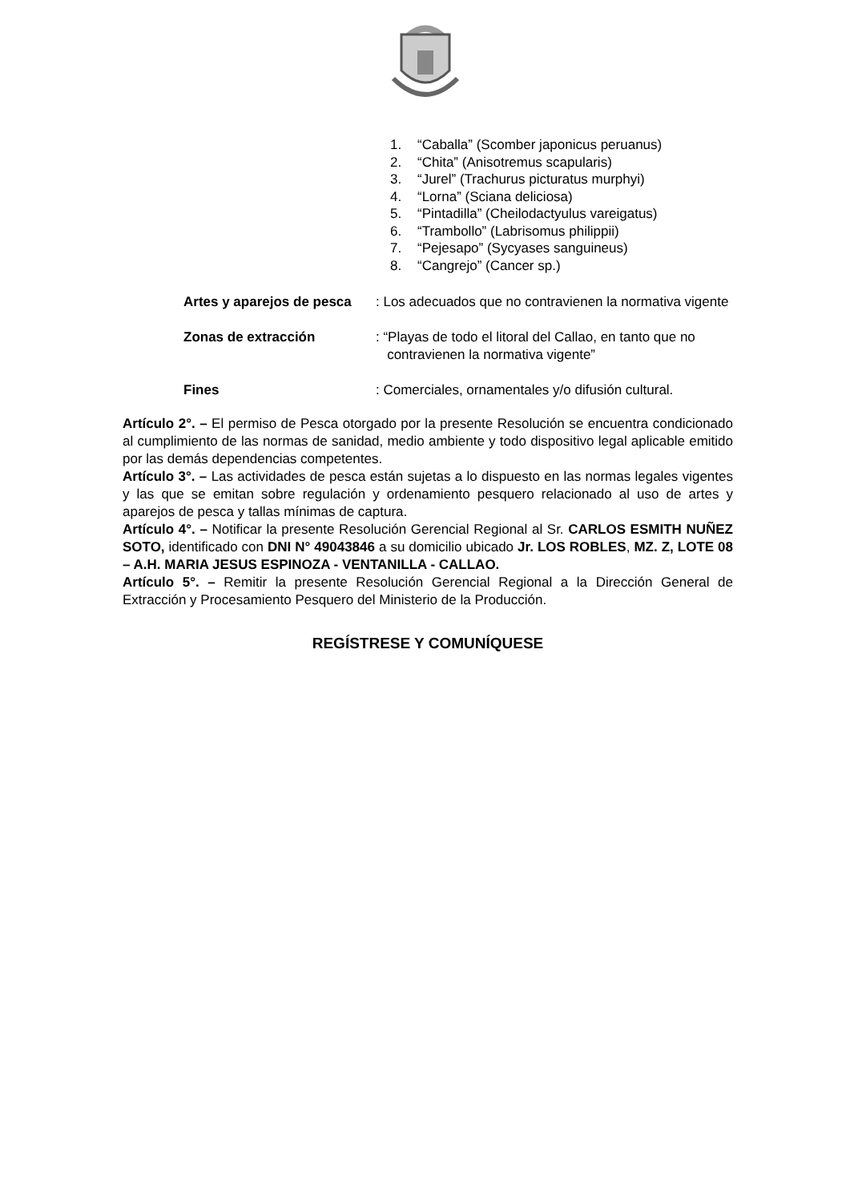1. “Caballa” (Scomber japonicus peruanus)
2. “Chita” (Anisotremus scapularis)
3. “Jurel” (Trachurus picturatus murphyi)
4. “Lorna” (Sciana deliciosa)
5. “Pintadilla” (Cheilodactyulus vareigatus)
6. “Trambollo” (Labrisomus philippii)
7. “Pejesapo” (Sycyases sanguineus)
8. “Cangrejo” (Cancer sp.)
Artes y aparejos de pesca
: Los adecuados que no contravienen la normativa vigente
Zonas de extracción : “Playas de todo el litoral del Callao, en tanto que no
contravienen la normativa vigente”
Fines : Comerciales, ornamentales y/o difusión cultural.
Artículo 2°. – El permiso de Pesca otorgado por la presente Resolución se encuentra condicionado al cumplimiento de las normas de sanidad, medio ambiente y todo dispositivo legal aplicable emitido por las demás dependencias competentes.
Artículo 3°. – Las actividades de pesca están sujetas a lo dispuesto en las normas legales vigentes y las que se emitan sobre regulación y ordenamiento pesquero relacionado al uso de artes y aparejos de pesca y tallas mínimas de captura.
Artículo 4°. – Notificar la presente Resolución Gerencial Regional al Sr. CARLOS ESMITH NUÑEZ SOTO, identificado con DNI N° 49043846 a su domicilio ubicado Jr. LOS ROBLES, MZ. Z, LOTE 08 – A.H. MARIA JESUS ESPINOZA - VENTANILLA - CALLAO.
Artículo 5°. – Remitir la presente Resolución Gerencial Regional a la Dirección General de Extracción y Procesamiento Pesquero del Ministerio de la Producción.
REGÍSTRESE Y COMUNÍQUESE